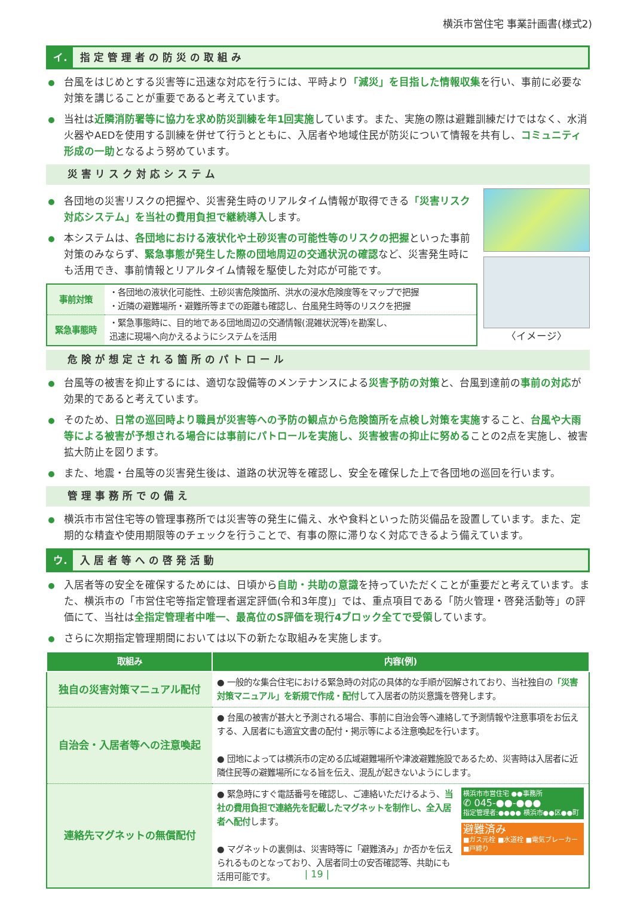横浜市営住宅 事業計画書(様式2)
イ. 指定管理者の防災の取組み
台風をはじめとする災害等に迅速な対応を行うには、平時より「減災」を目指した情報収集を行い、事前に必要な対策を講じることが重要であると考えています。
当社は近隣消防署等に協力を求め防災訓練を年1回実施しています。また、実施の際は避難訓練だけではなく、水消火器やAEDを使用する訓練を併せて行うとともに、入居者や地域住民が防災について情報を共有し、コミュニティ形成の一助となるよう努めています。
災害リスク対応システム
各団地の災害リスクの把握や、災害発生時のリアルタイム情報が取得できる「災害リスク対応システム」を当社の費用負担で継続導入します。
本システムは、各団地における液状化や土砂災害の可能性等のリスクの把握といった事前対策のみならず、緊急事態が発生した際の団地周辺の交通状況の確認など、災害発生時にも活用でき、事前情報とリアルタイム情報を駆使した対応が可能です。
| 事前対策 | ・各団地の液状化可能性、土砂災害危険箇所、洪水の浸水危険度等をマップで把握 ・近隣の避難場所・避難所等までの距離も確認し、台風発生時等のリスクを把握 |
| 緊急事態時 | ・緊急事態時に、目的地である団地周辺の交通情報(混雑状況等)を勘案し、 迅速に現場へ向かえるようにシステムを活用 |
〈イメージ〉
危険が想定される箇所のパトロール
台風等の被害を抑止するには、適切な設備等のメンテナンスによる災害予防の対策と、台風到達前の事前の対応が効果的であると考えています。
そのため、日常の巡回時より職員が災害等への予防の観点から危険箇所を点検し対策を実施すること、台風や大雨等による被害が予想される場合には事前にパトロールを実施し、災害被害の抑止に努めることの2点を実施し、被害拡大防止を図ります。
また、地震・台風等の災害発生後は、道路の状況等を確認し、安全を確保した上で各団地の巡回を行います。
管理事務所での備え
横浜市市営住宅等の管理事務所では災害等の発生に備え、水や食料といった防災備品を設置しています。また、定期的な精査や使用期限等のチェックを行うことで、有事の際に滞りなく対応できるよう備えています。
ウ. 入居者等への啓発活動
入居者等の安全を確保するためには、日頃から自助・共助の意識を持っていただくことが重要だと考えています。また、横浜市の「市営住宅等指定管理者選定評価(令和3年度)」では、重点項目である「防火管理・啓発活動等」の評価にて、当社は全指定管理者中唯一、最高位のS評価を現行4ブロック全てで受領しています。
さらに次期指定管理期間においては以下の新たな取組みを実施します。
| 取組み | 内容(例) |
| --- | --- |
| 独自の災害対策マニュアル配付 | ● 一般的な集合住宅における緊急時の対応の具体的な手順が図解されており、当社独自の 「災害対策マニュアル」を新規で作成・配付 して入居者の防災意識を啓発します。 |
| 自治会・入居者等への注意喚起 | ● 台風の被害が甚大と予測される場合、事前に自治会等へ連絡して予測情報や注意事項をお伝えする、入居者にも適宜文書の配付・掲示等による注意喚起を行います。 ● 団地によっては横浜市の定める広域避難場所や津波避難施設であるため、災害時は入居者に近隣住民等の避難場所になる旨を伝え、混乱が起きないようにします。 |
| 連絡先マグネットの無償配付 | ● 緊急時にすぐ電話番号を確認し、ご連絡いただけるよう、 当社の費用負担で連絡先を記載したマグネットを制作し、全入居者へ配付 します。 ● マグネットの裏側は、災害時等に「避難済み」か否かを伝えられるものとなっており、入居者同士の安否確認等、共助にも活用可能です。 横浜市市営住宅 ●●事務所 ✆ 045-●●-●●● 指定管理者:●●●● 横浜市●●区●●町 避難済み ■ガス元栓 ■水道栓 ■電気ブレーカー ■戸締り |
| 19 |